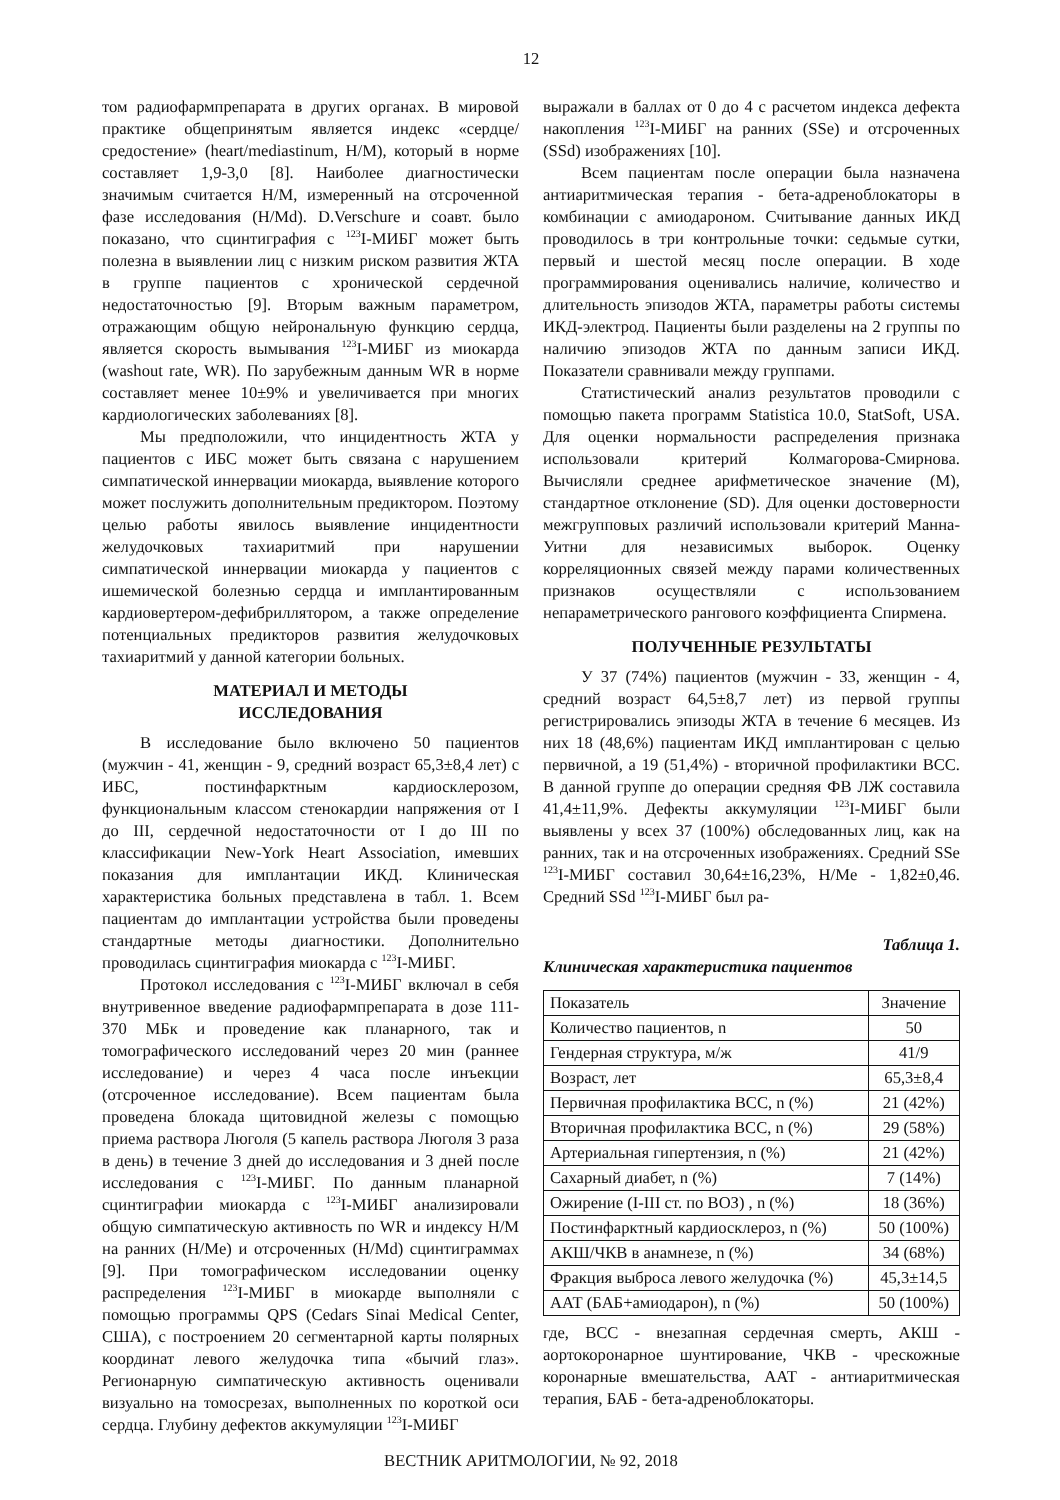12
том радиофармпрепарата в других органах. В мировой практике общепринятым является индекс «сердце/средостение» (heart/mediastinum, H/M), который в норме составляет 1,9-3,0 [8]. Наиболее диагностически значимым считается H/M, измеренный на отсроченной фазе исследования (H/Md). D.Verschure и соавт. было показано, что сцинтиграфия с <sup>123</sup>I-МИБГ может быть полезна в выявлении лиц с низким риском развития ЖТА в группе пациентов с хронической сердечной недостаточностью [9]. Вторым важным параметром, отражающим общую нейрональную функцию сердца, является скорость вымывания <sup>123</sup>I-МИБГ из миокарда (washout rate, WR). По зарубежным данным WR в норме составляет менее 10±9% и увеличивается при многих кардиологических заболеваниях [8].
Мы предположили, что инцидентность ЖТА у пациентов с ИБС может быть связана с нарушением симпатической иннервации миокарда, выявление которого может послужить дополнительным предиктором. Поэтому целью работы явилось выявление инцидентности желудочковых тахиаритмий при нарушении симпатической иннервации миокарда у пациентов с ишемической болезнью сердца и имплантированным кардиовертером-дефибриллятором, а также определение потенциальных предикторов развития желудочковых тахиаритмий у данной категории больных.
МАТЕРИАЛ И МЕТОДЫ
ИССЛЕДОВАНИЯ
В исследование было включено 50 пациентов (мужчин - 41, женщин - 9, средний возраст 65,3±8,4 лет) с ИБС, постинфарктным кардиосклерозом, функциональным классом стенокардии напряжения от I до III, сердечной недостаточности от I до III по классификации New-York Heart Association, имевших показания для имплантации ИКД. Клиническая характеристика больных представлена в табл. 1. Всем пациентам до имплантации устройства были проведены стандартные методы диагностики. Дополнительно проводилась сцинтиграфия миокарда с <sup>123</sup>I-МИБГ.
Протокол исследования с <sup>123</sup>I-МИБГ включал в себя внутривенное введение радиофармпрепарата в дозе 111-370 МБк и проведение как планарного, так и томографического исследований через 20 мин (раннее исследование) и через 4 часа после инъекции (отсроченное исследование). Всем пациентам была проведена блокада щитовидной железы с помощью приема раствора Люголя (5 капель раствора Люголя 3 раза в день) в течение 3 дней до исследования и 3 дней после исследования с <sup>123</sup>I-МИБГ. По данным планарной сцинтиграфии миокарда с <sup>123</sup>I-МИБГ анализировали общую симпатическую активность по WR и индексу H/M на ранних (H/Me) и отсроченных (H/Md) сцинтиграммах [9]. При томографическом исследовании оценку распределения <sup>123</sup>I-МИБГ в миокарде выполняли с помощью программы QPS (Cedars Sinai Medical Center, США), с построением 20 сегментарной карты полярных координат левого желудочка типа «бычий глаз». Регионарную симпатическую активность оценивали визуально на томосрезах, выполненных по короткой оси сердца. Глубину дефектов аккумуляции <sup>123</sup>I-МИБГ
выражали в баллах от 0 до 4 с расчетом индекса дефекта накопления <sup>123</sup>I-МИБГ на ранних (SSe) и отсроченных (SSd) изображениях [10].
Всем пациентам после операции была назначена антиаритмическая терапия - бета-адреноблокаторы в комбинации с амиодароном. Считывание данных ИКД проводилось в три контрольные точки: седьмые сутки, первый и шестой месяц после операции. В ходе программирования оценивались наличие, количество и длительность эпизодов ЖТА, параметры работы системы ИКД-электрод. Пациенты были разделены на 2 группы по наличию эпизодов ЖТА по данным записи ИКД. Показатели сравнивали между группами.
Статистический анализ результатов проводили с помощью пакета программ Statistica 10.0, StatSoft, USA. Для оценки нормальности распределения признака использовали критерий Колмагорова-Смирнова. Вычисляли среднее арифметическое значение (M), стандартное отклонение (SD). Для оценки достоверности межгрупповых различий использовали критерий Манна-Уитни для независимых выборок. Оценку корреляционных связей между парами количественных признаков осуществляли с использованием непараметрического рангового коэффициента Спирмена.
ПОЛУЧЕННЫЕ РЕЗУЛЬТАТЫ
У 37 (74%) пациентов (мужчин - 33, женщин - 4, средний возраст 64,5±8,7 лет) из первой группы регистрировались эпизоды ЖТА в течение 6 месяцев. Из них 18 (48,6%) пациентам ИКД имплантирован с целью первичной, а 19 (51,4%) - вторичной профилактики ВСС. В данной группе до операции средняя ФВ ЛЖ составила 41,4±11,9%. Дефекты аккумуляции <sup>123</sup>I-МИБГ были выявлены у всех 37 (100%) обследованных лиц, как на ранних, так и на отсроченных изображениях. Средний SSe <sup>123</sup>I-МИБГ составил 30,64±16,23%, H/Me - 1,82±0,46. Средний SSd <sup>123</sup>I-МИБГ был ра-
Таблица 1.
Клиническая характеристика пациентов
| Показатель | Значение |
| --- | --- |
| Количество пациентов, n | 50 |
| Гендерная структура, м/ж | 41/9 |
| Возраст, лет | 65,3±8,4 |
| Первичная профилактика ВСС, n (%) | 21 (42%) |
| Вторичная профилактика ВСС, n (%) | 29 (58%) |
| Артериальная гипертензия, n (%) | 21 (42%) |
| Сахарный диабет, n (%) | 7 (14%) |
| Ожирение (I-III ст. по ВОЗ) , n (%) | 18 (36%) |
| Постинфарктный кардиосклероз, n (%) | 50 (100%) |
| АКШ/ЧКВ в анамнезе, n (%) | 34 (68%) |
| Фракция выброса левого желудочка (%) | 45,3±14,5 |
| ААТ (БАБ+амиодарон), n (%) | 50 (100%) |
где, ВСС - внезапная сердечная смерть, АКШ - аортокоронарное шунтирование, ЧКВ - чрескожные коронарные вмешательства, ААТ - антиаритмическая терапия, БАБ - бета-адреноблокаторы.
ВЕСТНИК АРИТМОЛОГИИ, № 92, 2018